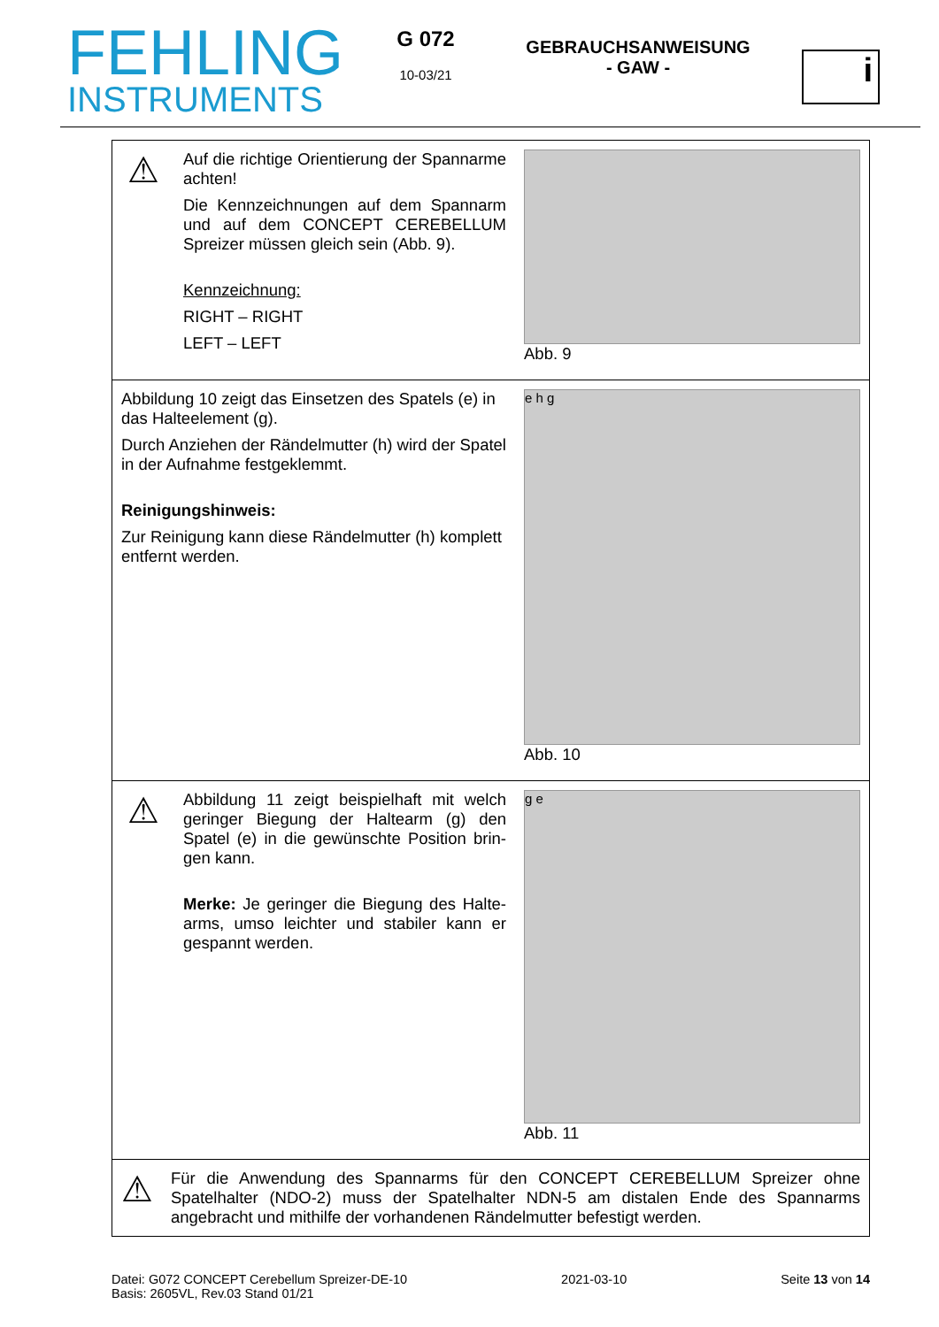FEHLING
INSTRUMENTS
G 072
10-03/21
GEBRAUCHSANWEISUNG
- GAW -
i
| ⚠ Auf die richtige Orientierung der Spann­arme achten! Die Kennzeichnungen auf dem Spannarm und auf dem CONCEPT CEREBELLUM Spreizer müssen gleich sein (Abb. 9). Kennzeichnung: RIGHT – RIGHT LEFT – LEFT | Abb. 9 |
| Abbildung 10 zeigt das Einsetzen des Spatels (e) in das Halteelement (g). Durch Anziehen der Rändelmutter (h) wird der Spatel in der Aufnahme festgeklemmt. Reinigungshinweis: Zur Reinigung kann diese Rändelmutter (h) kom­plett entfernt werden. | e h g Abb. 10 |
| ⚠ Abbildung 11 zeigt beispielhaft mit welch geringer Biegung der Haltearm (g) den Spatel (e) in die gewünschte Position brin­gen kann. Merke: Je geringer die Biegung des Halte­arms, umso leichter und stabiler kann er gespannt werden. | g e Abb. 11 |
| ⚠ Für die Anwendung des Spannarms für den CONCEPT CEREBELLUM Spreizer ohne Spatelhalter (NDO-2) muss der Spatelhalter NDN-5 am distalen Ende des Spannarms angebracht und mithilfe der vorhandenen Rändelmutter befestigt werden. | |
Datei: G072 CONCEPT Cerebellum Spreizer-DE-10
Basis: 2605VL, Rev.03 Stand 01/21
2021-03-10 Seite 13 von 14